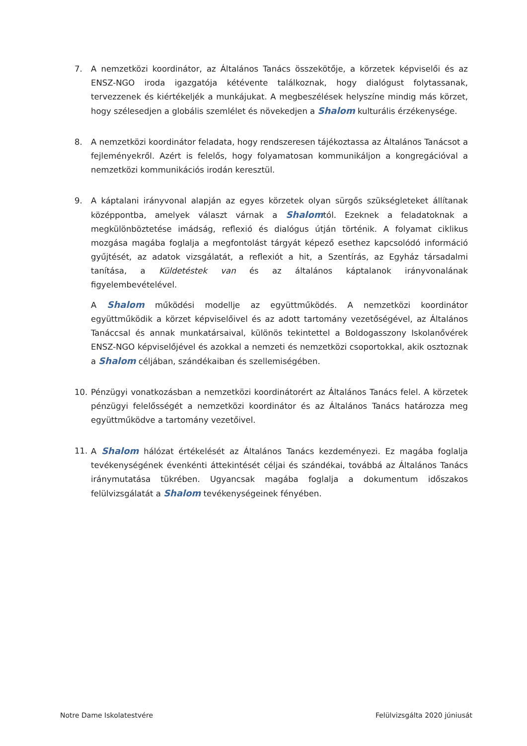7. A nemzetközi koordinátor, az Általános Tanács összekötője, a körzetek képviselői és az ENSZ-NGO iroda igazgatója kétévente találkoznak, hogy dialógust folytassanak, tervezzenek és kiértékeljék a munkájukat. A megbeszélések helyszíne mindig más körzet, hogy szélesedjen a globális szemlélet és növekedjen a Shalom kulturális érzékenysége.
8. A nemzetközi koordinátor feladata, hogy rendszeresen tájékoztassa az Általános Tanácsot a fejleményekről. Azért is felelős, hogy folyamatosan kommunikáljon a kongregációval a nemzetközi kommunikációs irodán keresztül.
9. A káptalani irányvonal alapján az egyes körzetek olyan sürgős szükségleteket állítanak középpontba, amelyek választ várnak a Shalomtól. Ezeknek a feladatoknak a megkülönböztetése imádság, reflexió és dialógus útján történik. A folyamat ciklikus mozgása magába foglalja a megfontolást tárgyát képező esethez kapcsolódó információ gyűjtését, az adatok vizsgálatát, a reflexiót a hit, a Szentírás, az Egyház társadalmi tanítása, a Küldetéstek van és az általános káptalanok irányvonalának figyelembevételével.
A Shalom működési modellje az együttműködés. A nemzetközi koordinátor együttműködik a körzet képviselőivel és az adott tartomány vezetőségével, az Általános Tanáccsal és annak munkatársaival, különös tekintettel a Boldogasszony Iskolanővérek ENSZ-NGO képviselőjével és azokkal a nemzeti és nemzetközi csoportokkal, akik osztoznak a Shalom céljában, szándékaiban és szellemiségében.
10. Pénzügyi vonatkozásban a nemzetközi koordinátorért az Általános Tanács felel. A körzetek pénzügyi felelősségét a nemzetközi koordinátor és az Általános Tanács határozza meg együttműködve a tartomány vezetőivel.
11. A Shalom hálózat értékelését az Általános Tanács kezdeményezi. Ez magába foglalja tevékenységének évenkénti áttekintését céljai és szándékai, továbbá az Általános Tanács iránymutatása tükrében. Ugyancsak magába foglalja a dokumentum időszakos felülvizsgálatát a Shalom tevékenységeinek fényében.
Notre Dame Iskolatestvére Felülvizsgálta 2020 júniusát